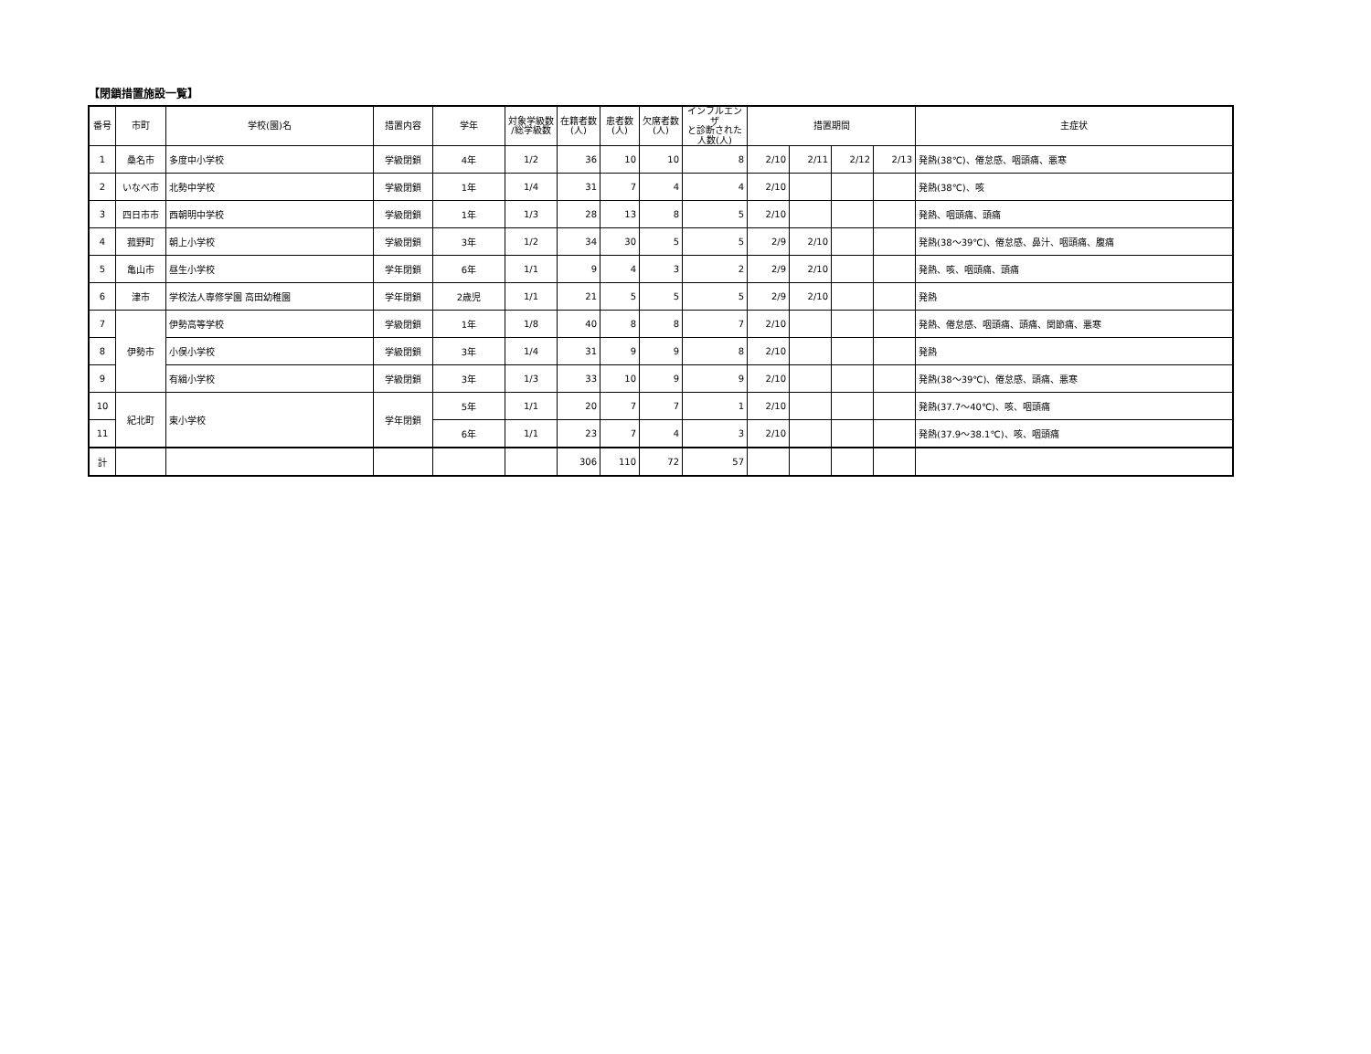【閉鎖措置施設一覧】
| 番号 | 市町 | 学校(園)名 | 措置内容 | 学年 | 対象学級数 /総学級数 | 在籍者数 (人) | 患者数 (人) | 欠席者数 (人) | インフルエンザ と診断された 人数(人) | 措置期間 | | | | 主症状 |
| --- | --- | --- | --- | --- | --- | --- | --- | --- | --- | --- | --- | --- | --- | --- |
| 1 | 桑名市 | 多度中小学校 | 学級閉鎖 | 4年 | 1/2 | 36 | 10 | 10 | 8 | 2/10 | 2/11 | 2/12 | 2/13 | 発熱(38℃)、倦怠感、咽頭痛、悪寒 |
| 2 | いなべ市 | 北勢中学校 | 学級閉鎖 | 1年 | 1/4 | 31 | 7 | 4 | 4 | 2/10 | | | | 発熱(38℃)、咳 |
| 3 | 四日市市 | 西朝明中学校 | 学級閉鎖 | 1年 | 1/3 | 28 | 13 | 8 | 5 | 2/10 | | | | 発熱、咽頭痛、頭痛 |
| 4 | 菰野町 | 朝上小学校 | 学級閉鎖 | 3年 | 1/2 | 34 | 30 | 5 | 5 | 2/9 | 2/10 | | | 発熱(38～39℃)、倦怠感、鼻汁、咽頭痛、腹痛 |
| 5 | 亀山市 | 昼生小学校 | 学年閉鎖 | 6年 | 1/1 | 9 | 4 | 3 | 2 | 2/9 | 2/10 | | | 発熱、咳、咽頭痛、頭痛 |
| 6 | 津市 | 学校法人専修学園 高田幼稚園 | 学年閉鎖 | 2歳児 | 1/1 | 21 | 5 | 5 | 5 | 2/9 | 2/10 | | | 発熱 |
| 7 | 伊勢市 | 伊勢高等学校 | 学級閉鎖 | 1年 | 1/8 | 40 | 8 | 8 | 7 | 2/10 | | | | 発熱、倦怠感、咽頭痛、頭痛、関節痛、悪寒 |
| 8 | | 小俣小学校 | 学級閉鎖 | 3年 | 1/4 | 31 | 9 | 9 | 8 | 2/10 | | | | 発熱 |
| 9 | | 有緝小学校 | 学級閉鎖 | 3年 | 1/3 | 33 | 10 | 9 | 9 | 2/10 | | | | 発熱(38～39℃)、倦怠感、頭痛、悪寒 |
| 10 | 紀北町 | 東小学校 | 学年閉鎖 | 5年 | 1/1 | 20 | 7 | 7 | 1 | 2/10 | | | | 発熱(37.7～40℃)、咳、咽頭痛 |
| 11 | | | | 6年 | 1/1 | 23 | 7 | 4 | 3 | 2/10 | | | | 発熱(37.9～38.1℃)、咳、咽頭痛 |
| 計 | | | | | | 306 | 110 | 72 | 57 | | | | | |